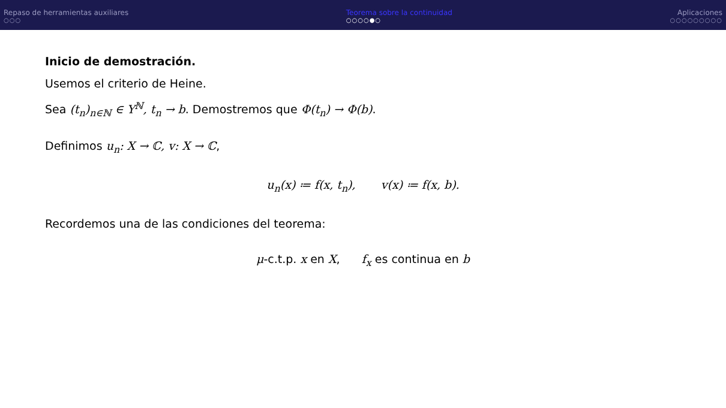Repaso de herramientas auxiliares
○○○
Teorema sobre la continuidad
○○○○●○
Aplicaciones
○○○○○○○○○
Inicio de demostración.
Usemos el criterio de Heine.
Sea (t<sub>n</sub>)<sub>n∈ℕ</sub> ∈ Y<sup>ℕ</sup>, t<sub>n</sub> → b. Demostremos que Φ(t<sub>n</sub>) → Φ(b).
Definimos u<sub>n</sub>: X → ℂ, v: X → ℂ,
u<sub>n</sub>(x) ≔ f(x, t<sub>n</sub>), v(x) ≔ f(x, b).
Recordemos una de las condiciones del teorema:
μ-c.t.p. x en X, f<sub>x</sub> es continua en b